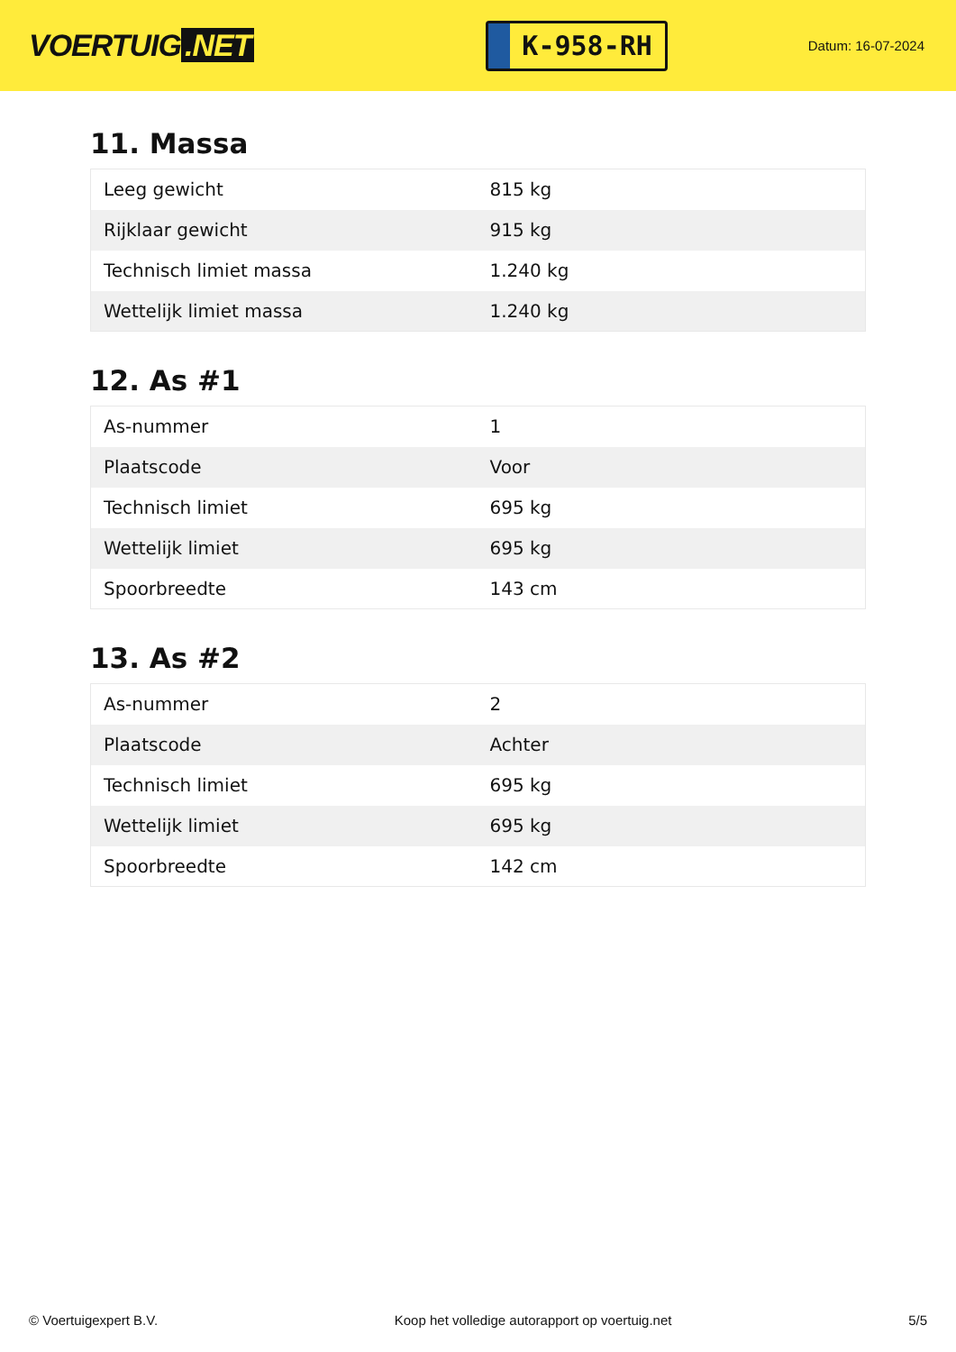VOERTUIG.NET
K-958-RH
Datum: 16-07-2024
11. Massa
| Leeg gewicht | 815 kg |
| Rijklaar gewicht | 915 kg |
| Technisch limiet massa | 1.240 kg |
| Wettelijk limiet massa | 1.240 kg |
12. As #1
| As-nummer | 1 |
| Plaatscode | Voor |
| Technisch limiet | 695 kg |
| Wettelijk limiet | 695 kg |
| Spoorbreedte | 143 cm |
13. As #2
| As-nummer | 2 |
| Plaatscode | Achter |
| Technisch limiet | 695 kg |
| Wettelijk limiet | 695 kg |
| Spoorbreedte | 142 cm |
© Voertuigexpert B.V. Koop het volledige autorapport op voertuig.net 5/5